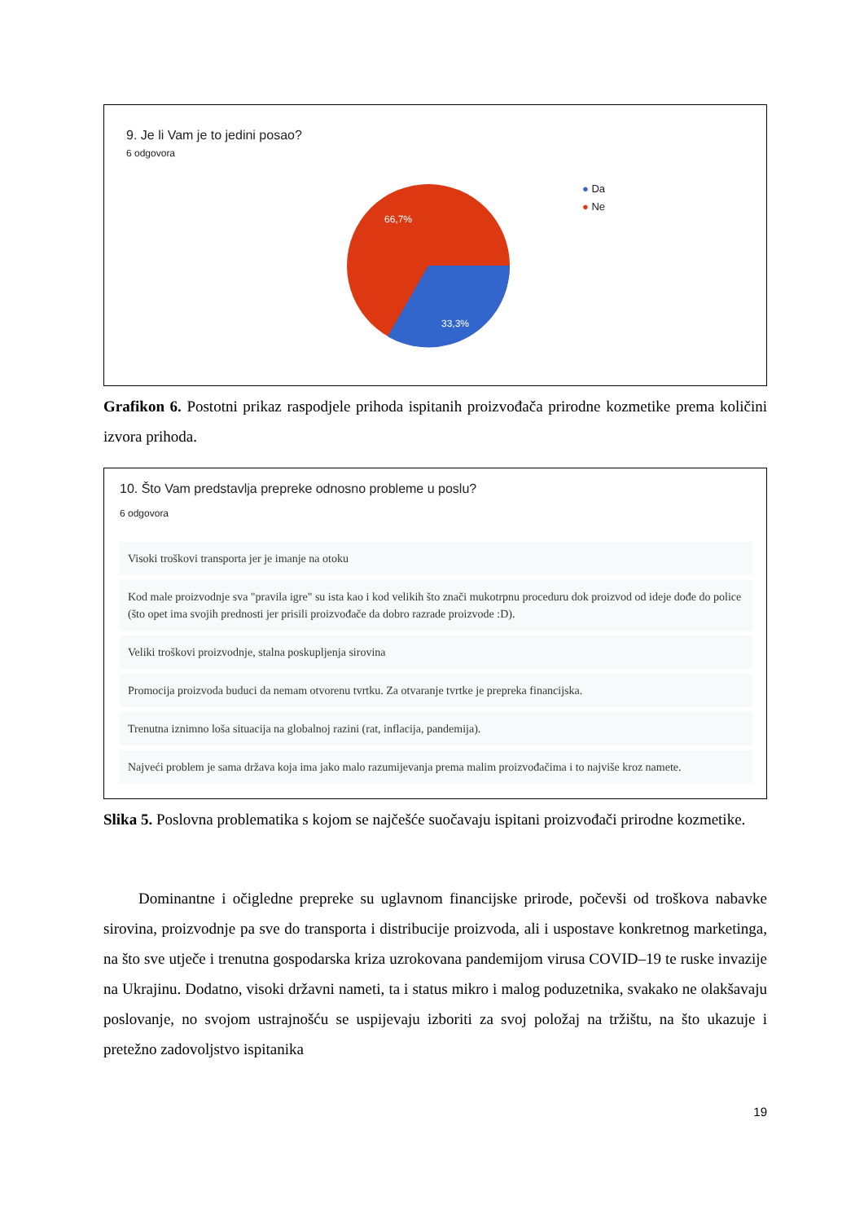9. Je li Vam je to jedini posao?
6 odgovora
66,7%
33,3%
● Da
● Ne
Grafikon 6. Postotni prikaz raspodjele prihoda ispitanih proizvođača prirodne kozmetike prema količini izvora prihoda.
10. Što Vam predstavlja prepreke odnosno probleme u poslu?
6 odgovora
Visoki troškovi transporta jer je imanje na otoku
Kod male proizvodnje sva "pravila igre" su ista kao i kod velikih što znači mukotrpnu proceduru dok proizvod od ideje dođe do police (što opet ima svojih prednosti jer prisili proizvođače da dobro razrade proizvode :D).
Veliki troškovi proizvodnje, stalna poskupljenja sirovina
Promocija proizvoda buduci da nemam otvorenu tvrtku. Za otvaranje tvrtke je prepreka financijska.
Trenutna iznimno loša situacija na globalnoj razini (rat, inflacija, pandemija).
Najveći problem je sama država koja ima jako malo razumijevanja prema malim proizvođačima i to najviše kroz namete.
Slika 5. Poslovna problematika s kojom se najčešće suočavaju ispitani proizvođači prirodne kozmetike.
Dominantne i očigledne prepreke su uglavnom financijske prirode, počevši od troškova nabavke sirovina, proizvodnje pa sve do transporta i distribucije proizvoda, ali i uspostave konkretnog marketinga, na što sve utječe i trenutna gospodarska kriza uzrokovana pandemijom virusa COVID–19 te ruske invazije na Ukrajinu. Dodatno, visoki državni nameti, ta i status mikro i malog poduzetnika, svakako ne olakšavaju poslovanje, no svojom ustrajnošću se uspijevaju izboriti za svoj položaj na tržištu, na što ukazuje i pretežno zadovoljstvo ispitanika
19